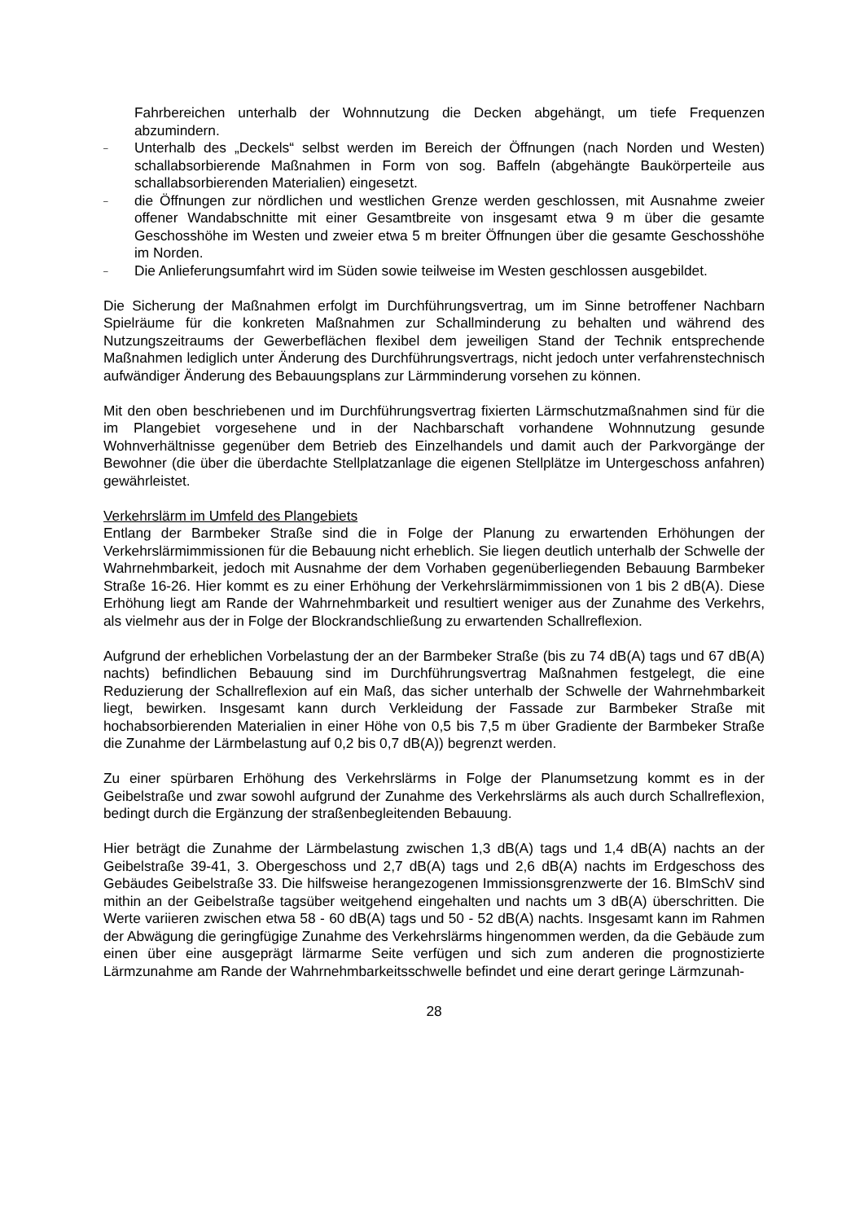Fahrbereichen unterhalb der Wohnnutzung die Decken abgehängt, um tiefe Frequenzen abzumindern.
–
Unterhalb des „Deckels“ selbst werden im Bereich der Öffnungen (nach Norden und Westen) schallabsorbierende Maßnahmen in Form von sog. Baffeln (abgehängte Baukörperteile aus schallabsorbierenden Materialien) eingesetzt.
–
die Öffnungen zur nördlichen und westlichen Grenze werden geschlossen, mit Ausnahme zweier offener Wandabschnitte mit einer Gesamtbreite von insgesamt etwa 9 m über die gesamte Geschosshöhe im Westen und zweier etwa 5 m breiter Öffnungen über die gesamte Geschosshöhe im Norden.
–
Die Anlieferungsumfahrt wird im Süden sowie teilweise im Westen geschlossen ausgebildet.
Die Sicherung der Maßnahmen erfolgt im Durchführungsvertrag, um im Sinne betroffener Nachbarn Spielräume für die konkreten Maßnahmen zur Schallminderung zu behalten und während des Nutzungszeitraums der Gewerbeflächen flexibel dem jeweiligen Stand der Technik entsprechende Maßnahmen lediglich unter Änderung des Durchführungsvertrags, nicht jedoch unter verfahrenstechnisch aufwändiger Änderung des Bebauungsplans zur Lärmminderung vorsehen zu können.
Mit den oben beschriebenen und im Durchführungsvertrag fixierten Lärmschutzmaßnahmen sind für die im Plangebiet vorgesehene und in der Nachbarschaft vorhandene Wohnnutzung gesunde Wohnverhältnisse gegenüber dem Betrieb des Einzelhandels und damit auch der Parkvorgänge der Bewohner (die über die überdachte Stellplatzanlage die eigenen Stellplätze im Untergeschoss anfahren) gewährleistet.
Verkehrslärm im Umfeld des Plangebiets
Entlang der Barmbeker Straße sind die in Folge der Planung zu erwartenden Erhöhungen der Verkehrslärmimmissionen für die Bebauung nicht erheblich. Sie liegen deutlich unterhalb der Schwelle der Wahrnehmbarkeit, jedoch mit Ausnahme der dem Vorhaben gegenüberliegenden Bebauung Barmbeker Straße 16-26. Hier kommt es zu einer Erhöhung der Verkehrslärmimmissionen von 1 bis 2 dB(A). Diese Erhöhung liegt am Rande der Wahrnehmbarkeit und resultiert weniger aus der Zunahme des Verkehrs, als vielmehr aus der in Folge der Blockrandschließung zu erwartenden Schallreflexion.
Aufgrund der erheblichen Vorbelastung der an der Barmbeker Straße (bis zu 74 dB(A) tags und 67 dB(A) nachts) befindlichen Bebauung sind im Durchführungsvertrag Maßnahmen festgelegt, die eine Reduzierung der Schallreflexion auf ein Maß, das sicher unterhalb der Schwelle der Wahrnehmbarkeit liegt, bewirken. Insgesamt kann durch Verkleidung der Fassade zur Barmbeker Straße mit hochabsorbierenden Materialien in einer Höhe von 0,5 bis 7,5 m über Gradiente der Barmbeker Straße die Zunahme der Lärmbelastung auf 0,2 bis 0,7 dB(A)) begrenzt werden.
Zu einer spürbaren Erhöhung des Verkehrslärms in Folge der Planumsetzung kommt es in der Geibelstraße und zwar sowohl aufgrund der Zunahme des Verkehrslärms als auch durch Schallreflexion, bedingt durch die Ergänzung der straßenbegleitenden Bebauung.
Hier beträgt die Zunahme der Lärmbelastung zwischen 1,3 dB(A) tags und 1,4 dB(A) nachts an der Geibelstraße 39-41, 3. Obergeschoss und 2,7 dB(A) tags und 2,6 dB(A) nachts im Erdgeschoss des Gebäudes Geibelstraße 33. Die hilfsweise herangezogenen Immissionsgrenzwerte der 16. BImSchV sind mithin an der Geibelstraße tagsüber weitgehend eingehalten und nachts um 3 dB(A) überschritten. Die Werte variieren zwischen etwa 58 - 60 dB(A) tags und 50 - 52 dB(A) nachts. Insgesamt kann im Rahmen der Abwägung die geringfügige Zunahme des Verkehrslärms hingenommen werden, da die Gebäude zum einen über eine ausgeprägt lärmarme Seite verfügen und sich zum anderen die prognostizierte Lärmzunahme am Rande der Wahrnehmbarkeitsschwelle befindet und eine derart geringe Lärmzunah-
28